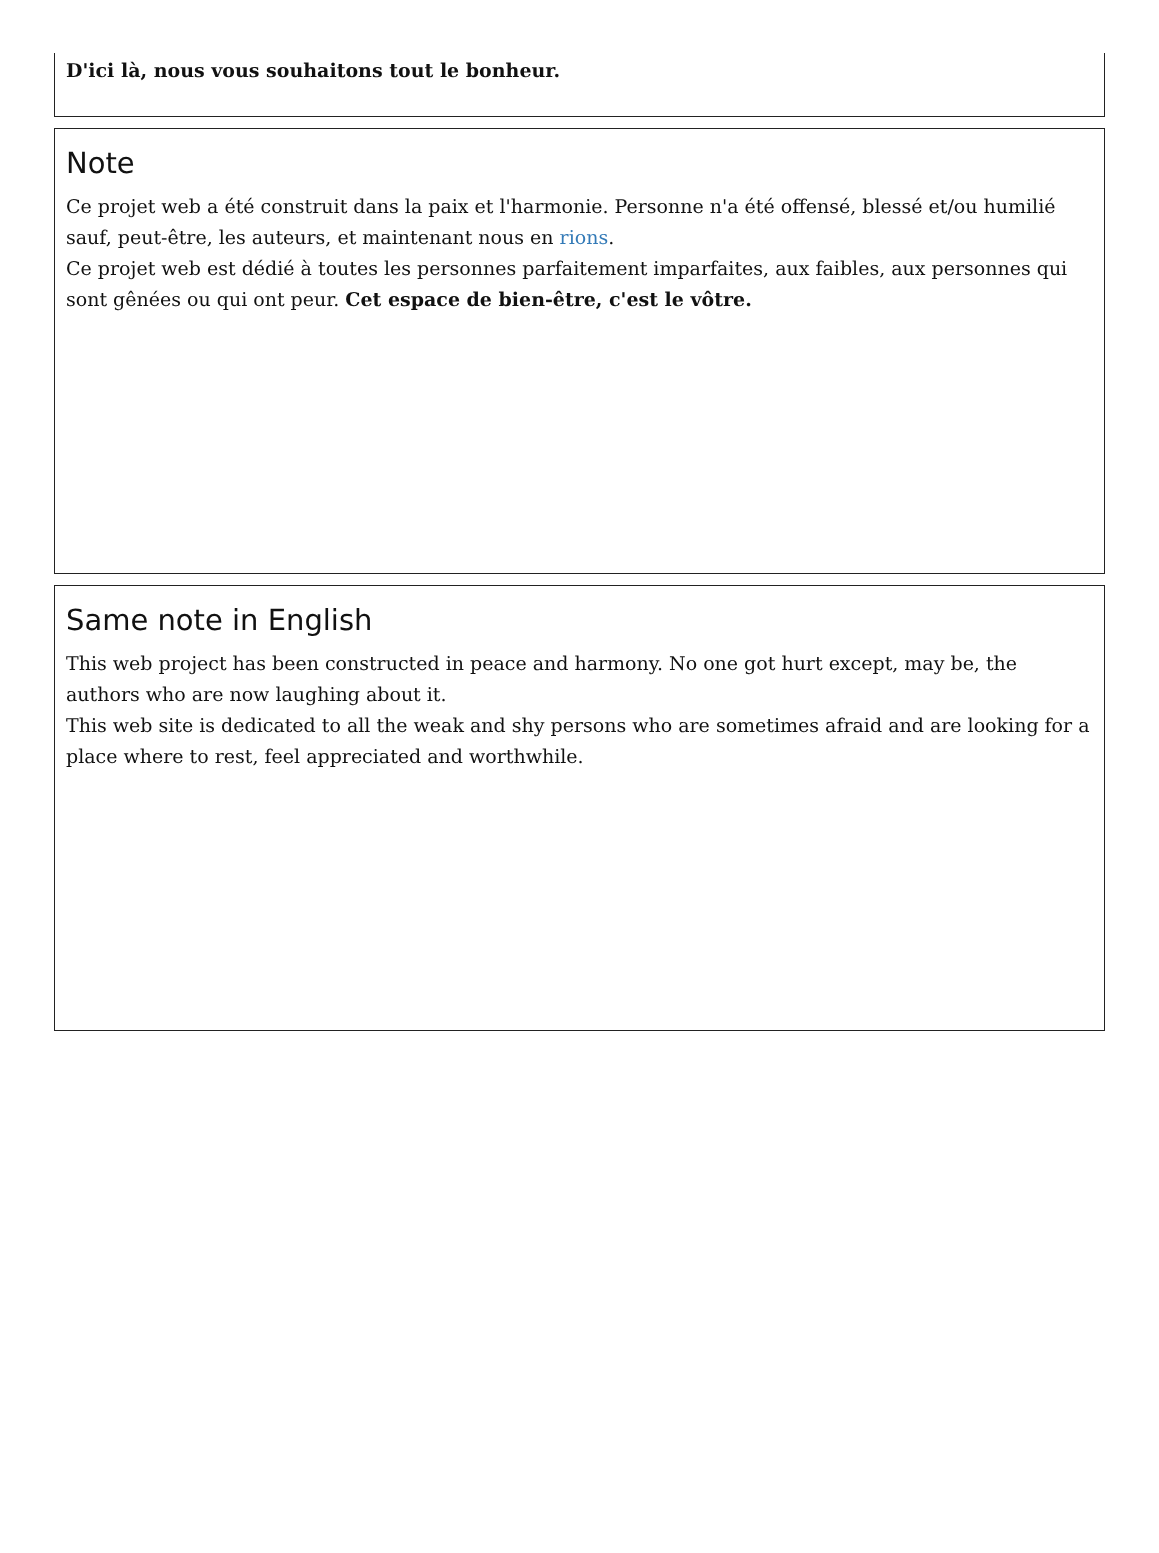D'ici là, nous vous souhaitons tout le bonheur.
Note
Ce projet web a été construit dans la paix et l'harmonie. Personne n'a été offensé, blessé et/ou humilié sauf, peut-être, les auteurs, et maintenant nous en rions.
Ce projet web est dédié à toutes les personnes parfaitement imparfaites, aux faibles, aux personnes qui sont gênées ou qui ont peur. Cet espace de bien-être, c'est le vôtre.
Same note in English
This web project has been constructed in peace and harmony. No one got hurt except, may be, the authors who are now laughing about it.
This web site is dedicated to all the weak and shy persons who are sometimes afraid and are looking for a place where to rest, feel appreciated and worthwhile.